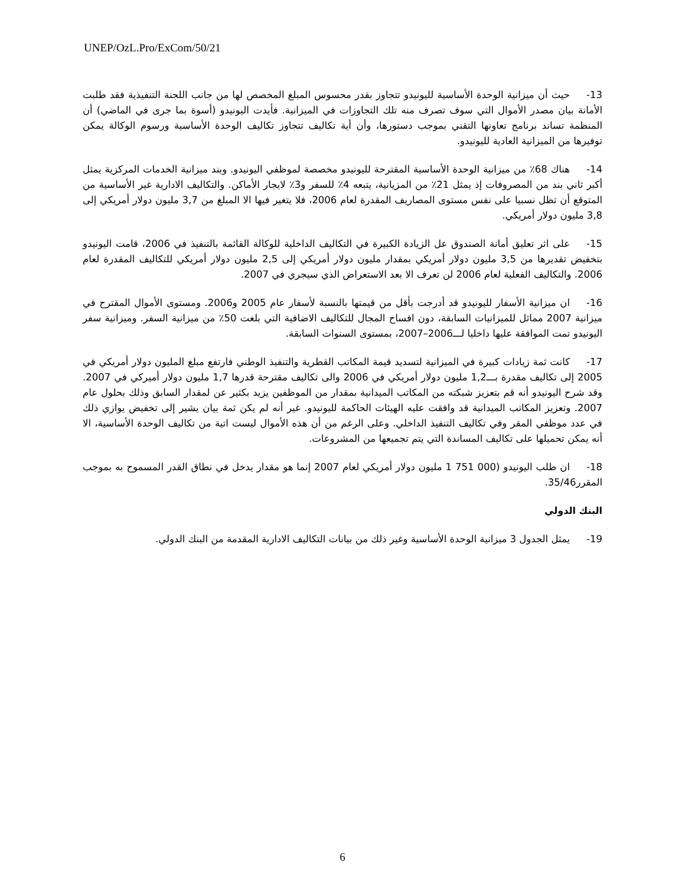UNEP/OzL.Pro/ExCom/50/21
13-حيث أن ميزانية الوحدة الأساسية لليونيدو تتجاوز بقدر محسوس المبلغ المخصص لها من جانب اللجنة التنفيذية فقد طلبت الأمانة بيان مصدر الأموال التي سوف تصرف منه تلك التجاوزات في الميزانية. فأيدت اليونيدو (أسوة بما جرى في الماضي) أن المنظمة تساند برنامج تعاونها التقني بموجب دستورها، وأن أية تكاليف تتجاوز تكاليف الوحدة الأساسية ورسوم الوكالة يمكن توفيرها من الميزانية العادية لليونيدو.
14-هناك 68٪ من ميزانية الوحدة الأساسية المقترحة لليونيدو مخصصة لموظفي اليونيدو. وبند ميزانية الخدمات المركزية يمثل أكبر ثاني بند من المصروفات إذ يمثل 21٪ من المزيانية، يتبعه 4٪ للسفر و3٪ لايجار الأماكن. والتكاليف الادارية غير الأساسية من المتوقع أن تظل نسبيا على نفس مستوى المصاريف المقدرة لعام 2006، فلا يتغير فيها الا المبلغ من 3,7 مليون دولار أمريكي إلى 3,8 مليون دولار أمريكي.
15-على اثر تعليق أمانة الصندوق عل الزيادة الكبيرة في التكاليف الداخلية للوكالة القائمة بالتنفيذ في 2006، قامت اليونيدو بتخفيض تقديرها من 3,5 مليون دولار أمريكي بمقدار مليون دولار أمريكي إلى 2,5 مليون دولار أمريكي للتكاليف المقدرة لعام 2006. والتكاليف الفعلية لعام 2006 لن تعرف الا بعد الاستعراض الذي سيجري في 2007.
16-ان ميزانية الأسفار لليونيدو قد أدرجت بأقل من قيمتها بالنسبة لأسفار عام 2005 و2006. ومستوى الأموال المقترح في ميزانية 2007 مماثل للميزانيات السابقة، دون افساح المجال للتكاليف الاضافية التي بلغت 50٪ من ميزانية السفر. وميزانية سفر اليونيدو تمت الموافقة عليها داخليا لـــ2006–2007، بمستوى السنوات السابقة.
17-كانت ثمة زيادات كبيرة في الميزانية لتسديد قيمة المكاتب القطرية والتنفيذ الوطني فارتفع مبلغ المليون دولار أمريكي في 2005 إلى تكاليف مقدرة بـــ1,2 مليون دولار أمريكي في 2006 والى تكاليف مقترحة قدرها 1,7 مليون دولار أميركي في 2007. وقد شرح اليونيدو أنه قم بتعزيز شبكته من المكاتب الميدانية بمقدار من الموظفين يزيد بكثير عن لمقدار السابق وذلك بحلول عام 2007. وتعزيز المكاتب الميدانية قد وافقت عليه الهيئات الحاكمة لليونيدو. غير أنه لم يكن ثمة بيان يشير إلى تخفيض يوازي ذلك في عدد موظفي المقر وفي تكاليف التنفيذ الداخلي. وعلى الرغم من أن هذه الأموال ليست اتية من تكاليف الوحدة الأساسية، الا أنه يمكن تحميلها على تكاليف المساندة التي يتم تجميعها من المشروعات.
18-ان طلب اليونيدو (000 751 1 مليون دولار أمريكي لعام 2007 إنما هو مقدار يدخل في نطاق القدر المسموح به بموجب المقرر35/46.
البنك الدولي
19-يمثل الجدول 3 ميزانية الوحدة الأساسية وغير ذلك من بيانات التكاليف الادارية المقدمة من البنك الدولي.
6